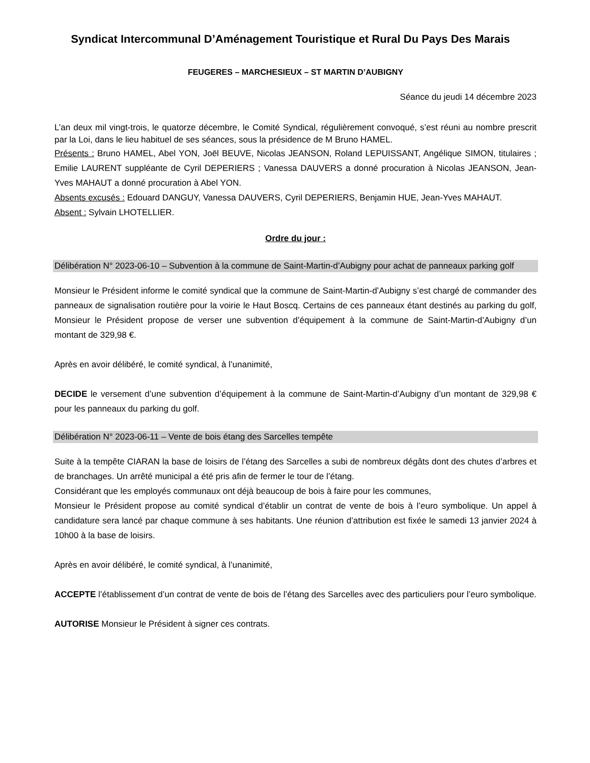Syndicat Intercommunal D’Aménagement Touristique et Rural Du Pays Des Marais
FEUGERES – MARCHESIEUX – ST MARTIN D’AUBIGNY
Séance du jeudi 14 décembre 2023
L’an deux mil vingt-trois, le quatorze décembre, le Comité Syndical, régulièrement convoqué, s’est réuni au nombre prescrit par la Loi, dans le lieu habituel de ses séances, sous la présidence de M Bruno HAMEL.
Présents : Bruno HAMEL, Abel YON, Joël BEUVE, Nicolas JEANSON, Roland LEPUISSANT, Angélique SIMON, titulaires ; Emilie LAURENT suppléante de Cyril DEPERIERS ; Vanessa DAUVERS a donné procuration à Nicolas JEANSON, Jean-Yves MAHAUT a donné procuration à Abel YON.
Absents excusés : Edouard DANGUY, Vanessa DAUVERS, Cyril DEPERIERS, Benjamin HUE, Jean-Yves MAHAUT.
Absent : Sylvain LHOTELLIER.
Ordre du jour :
Délibération N° 2023-06-10 – Subvention à la commune de Saint-Martin-d’Aubigny pour achat de panneaux parking golf
Monsieur le Président informe le comité syndical que la commune de Saint-Martin-d’Aubigny s’est chargé de commander des panneaux de signalisation routière pour la voirie le Haut Boscq. Certains de ces panneaux étant destinés au parking du golf, Monsieur le Président propose de verser une subvention d’équipement à la commune de Saint-Martin-d’Aubigny d’un montant de 329,98 €.
Après en avoir délibéré, le comité syndical, à l’unanimité,
DECIDE le versement d’une subvention d’équipement à la commune de Saint-Martin-d’Aubigny d’un montant de 329,98 € pour les panneaux du parking du golf.
Délibération N° 2023-06-11 – Vente de bois étang des Sarcelles tempête
Suite à la tempête CIARAN la base de loisirs de l’étang des Sarcelles a subi de nombreux dégâts dont des chutes d’arbres et de branchages. Un arrêté municipal a été pris afin de fermer le tour de l’étang.
Considérant que les employés communaux ont déjà beaucoup de bois à faire pour les communes,
Monsieur le Président propose au comité syndical d’établir un contrat de vente de bois à l’euro symbolique. Un appel à candidature sera lancé par chaque commune à ses habitants. Une réunion d’attribution est fixée le samedi 13 janvier 2024 à 10h00 à la base de loisirs.
Après en avoir délibéré, le comité syndical, à l’unanimité,
ACCEPTE l’établissement d’un contrat de vente de bois de l’étang des Sarcelles avec des particuliers pour l’euro symbolique.
AUTORISE Monsieur le Président à signer ces contrats.